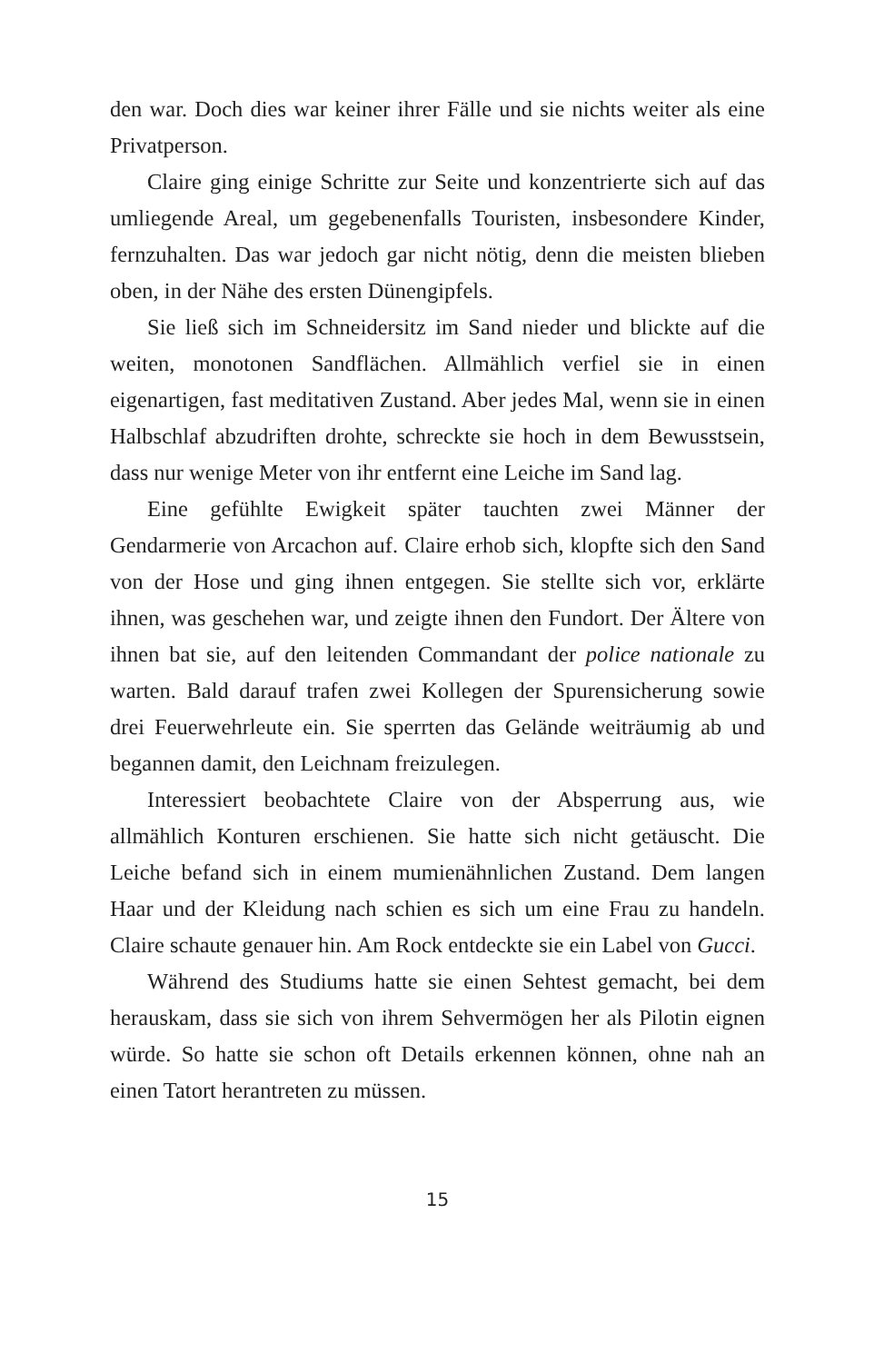den war. Doch dies war keiner ihrer Fälle und sie nichts weiter als eine Privatperson.
Claire ging einige Schritte zur Seite und konzentrierte sich auf das umliegende Areal, um gegebenenfalls Touristen, insbesondere Kinder, fernzuhalten. Das war jedoch gar nicht nötig, denn die meisten blieben oben, in der Nähe des ersten Dünengipfels.
Sie ließ sich im Schneidersitz im Sand nieder und blickte auf die weiten, monotonen Sandflächen. Allmählich verfiel sie in einen eigenartigen, fast meditativen Zustand. Aber jedes Mal, wenn sie in einen Halbschlaf abzudriften drohte, schreckte sie hoch in dem Bewusstsein, dass nur wenige Meter von ihr entfernt eine Leiche im Sand lag.
Eine gefühlte Ewigkeit später tauchten zwei Männer der Gendarmerie von Arcachon auf. Claire erhob sich, klopfte sich den Sand von der Hose und ging ihnen entgegen. Sie stellte sich vor, erklärte ihnen, was geschehen war, und zeigte ihnen den Fundort. Der Ältere von ihnen bat sie, auf den leitenden Commandant der police nationale zu warten. Bald darauf trafen zwei Kollegen der Spurensicherung sowie drei Feuerwehrleute ein. Sie sperrten das Gelände weiträumig ab und begannen damit, den Leichnam freizulegen.
Interessiert beobachtete Claire von der Absperrung aus, wie allmählich Konturen erschienen. Sie hatte sich nicht getäuscht. Die Leiche befand sich in einem mumienähnlichen Zustand. Dem langen Haar und der Kleidung nach schien es sich um eine Frau zu handeln. Claire schaute genauer hin. Am Rock entdeckte sie ein Label von Gucci.
Während des Studiums hatte sie einen Sehtest gemacht, bei dem herauskam, dass sie sich von ihrem Sehvermögen her als Pilotin eignen würde. So hatte sie schon oft Details erkennen können, ohne nah an einen Tatort herantreten zu müssen.
15